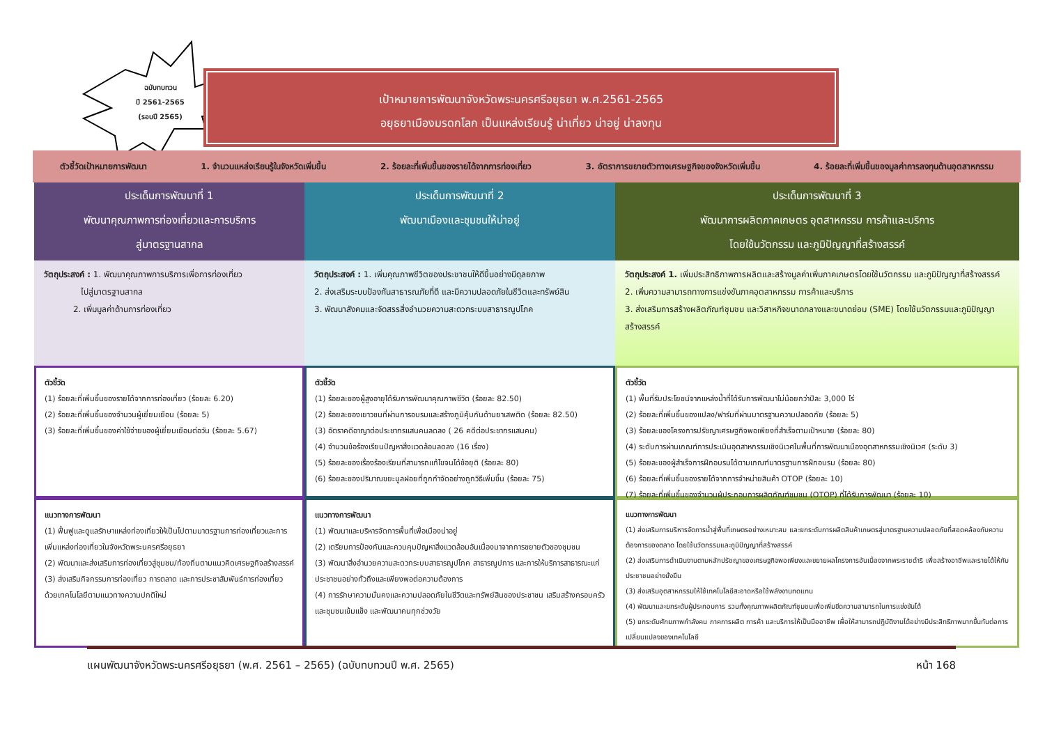ฉบับทบทวน
ปี 2561-2565
(รอบปี 2565)
เป้าหมายการพัฒนาจังหวัดพระนครศรีอยุธยา พ.ศ.2561-2565
อยุธยาเมืองมรดกโลก เป็นแหล่งเรียนรู้ น่าเที่ยว น่าอยู่ น่าลงทุน
ตัวชี้วัดเป้าหมายการพัฒนา 1. จำนวนแหล่งเรียนรู้ในจังหวัดเพิ่มขึ้น 2. ร้อยละที่เพิ่มขึ้นของรายได้จากการท่องเที่ยว 3. อัตราการขยายตัวทางเศรษฐกิจของจังหวัดเพิ่มขึ้น 4. ร้อยละที่เพิ่มขึ้นของมูลค่าการลงทุนด้านอุตสาหกรรม
ประเด็นการพัฒนาที่ 1
พัฒนาคุณภาพการท่องเที่ยวและการบริการ
สู่มาตรฐานสากล
ประเด็นการพัฒนาที่ 2
พัฒนาเมืองและชุมชนให้น่าอยู่
ประเด็นการพัฒนาที่ 3
พัฒนาการผลิตภาคเกษตร อุตสาหกรรม การค้าและบริการ
โดยใช้นวัตกรรม และภูมิปัญญาที่สร้างสรรค์
วัตถุประสงค์ : 1. พัฒนาคุณภาพการบริการเพื่อการท่องเที่ยว
ไปสู่มาตรฐานสากล
2. เพิ่มมูลค่าด้านการท่องเที่ยว
วัตถุประสงค์ : 1. เพิ่มคุณภาพชีวิตของประชาชนให้ดีขึ้นอย่างมีดุลยภาพ
2. ส่งเสริมระบบป้องกันสาธารณภัยที่ดี และมีความปลอดภัยในชีวิตและทรัพย์สิน
3. พัฒนาสังคมและจัดสรรสิ่งอำนวยความสะดวกระบบสาธารณูปโภค
วัตถุประสงค์ 1. เพิ่มประสิทธิภาพการผลิตและสร้างมูลค่าเพิ่มภาคเกษตรโดยใช้นวัตกรรม และภูมิปัญญาที่สร้างสรรค์
2. เพิ่มความสามารถทางการแข่งขันภาคอุตสาหกรรม การค้าและบริการ
3. ส่งเสริมการสร้างผลิตภัณฑ์ชุมชน และวิสาหกิจขนาดกลางและขนาดย่อม (SME) โดยใช้นวัตกรรมและภูมิปัญญาสร้างสรรค์
ตัวชี้วัด
(1) ร้อยละที่เพิ่มขึ้นของรายได้จากการท่องเที่ยว (ร้อยละ 6.20)
(2) ร้อยละที่เพิ่มขึ้นของจำนวนผู้เยี่ยมเยือน (ร้อยละ 5)
(3) ร้อยละที่เพิ่มขึ้นของค่าใช้จ่ายของผู้เยี่ยมเยือนต่อวัน (ร้อยละ 5.67)
ตัวชี้วัด
(1) ร้อยละของผู้สูงอายุได้รับการพัฒนาคุณภาพชีวิต (ร้อยละ 82.50)
(2) ร้อยละของเยาวชนที่ผ่านการอบรมและสร้างภูมิคุ้มกันด้านยาเสพติด (ร้อยละ 82.50)
(3) อัตราคดีอาญาต่อประชากรแสนคนลดลง ( 26 คดีต่อประชากรแสนคน)
(4) จำนวนข้อร้องเรียนปัญหาสิ่งแวดล้อมลดลง (16 เรื่อง)
(5) ร้อยละของเรื่องร้องเรียนที่สามารถแก้ไขจนได้ข้อยุติ (ร้อยละ 80)
(6) ร้อยละของปริมาณขยะมูลฝอยที่ถูกกำจัดอย่างถูกวิธีเพิ่มขึ้น (ร้อยละ 75)
ตัวชี้วัด
(1) พื้นที่รับประโยชน์จากแหล่งน้ำที่ได้รับการพัฒนาไม่น้อยกว่าปีละ 3,000 ไร่
(2) ร้อยละที่เพิ่มขึ้นของแปลง/ฟาร์มที่ผ่านมาตรฐานความปลอดภัย (ร้อยละ 5)
(3) ร้อยละของโครงการปรัชญาเศรษฐกิจพอเพียงที่สำเร็จตามเป้าหมาย (ร้อยละ 80)
(4) ระดับการผ่านเกณฑ์การประเมินอุตสาหกรรมเชิงนิเวศในพื้นที่การพัฒนาเมืองอุตสาหกรรมเชิงนิเวศ (ระดับ 3)
(5) ร้อยละของผู้สำเร็จการฝึกอบรมได้ตามเกณฑ์มาตรฐานการฝึกอบรม (ร้อยละ 80)
(6) ร้อยละที่เพิ่มขึ้นของรายได้จากการจำหน่ายสินค้า OTOP (ร้อยละ 10)
(7) ร้อยละที่เพิ่มขึ้นของจำนวนผู้ประกอบการผลิตภัณฑ์ชุมชน (OTOP) ที่ได้รับการพัฒนา (ร้อยละ 10)
แนวทางการพัฒนา
(1) ฟื้นฟูและดูแลรักษาแหล่งท่องเที่ยวให้เป็นไปตามมาตรฐานการท่องเที่ยวและการเพิ่มแหล่งท่องเที่ยวในจังหวัดพระนครศรีอยุธยา
(2) พัฒนาและส่งเสริมการท่องเที่ยวสู่ชุมชน/ท้องถิ่นตามแนวคิดเศรษฐกิจสร้างสรรค์
(3) ส่งเสริมกิจกรรมการท่องเที่ยว การตลาด และการประชาสัมพันธ์การท่องเที่ยวด้วยเทคโนโลยีตามแนวทางความปกติใหม่
แนวทางการพัฒนา
(1) พัฒนาและบริหารจัดการพื้นที่เพื่อเมืองน่าอยู่
(2) เตรียมการป้องกันและควบคุมปัญหาสิ่งแวดล้อมอันเนื่องมาจากการขยายตัวของชุมชน
(3) พัฒนาสิ่งอำนวยความสะดวกระบบสาธารณูปโภค สาธารณูปการ และการให้บริการสาธารณะแก่ประชาชนอย่างทั่วถึงและเพียงพอต่อความต้องการ
(4) การรักษาความมั่นคงและความปลอดภัยในชีวิตและทรัพย์สินของประชาชน เสริมสร้างครอบครัวและชุมชนเข้มแข็ง และพัฒนาคนทุกช่วงวัย
แนวทางการพัฒนา
(1) ส่งเสริมการบริหารจัดการน้ำสู่พื้นที่เกษตรอย่างเหมาะสม และยกระดับการผลิตสินค้าเกษตรสู่มาตรฐานความปลอดภัยที่สอดคล้องกับความต้องการของตลาด โดยใช้นวัตกรรมและภูมิปัญญาที่สร้างสรรค์
(2) ส่งเสริมการดำเนินงานตามหลักปรัชญาของเศรษฐกิจพอเพียงและขยายผลโครงการอันเนื่องจากพระราชดำริ เพื่อสร้างอาชีพและรายได้ให้กับประชาชนอย่างยั่งยืน
(3) ส่งเสริมอุตสาหกรรมให้ใช้เทคโนโลยีสะอาดหรือใช้พลังงานทดแทน
(4) พัฒนาและยกระดับผู้ประกอบการ รวมทั้งคุณภาพผลิตภัณฑ์ชุมชนเพื่อเพิ่มขีดความสามารถในการแข่งขันได้
(5) ยกระดับศักยภาพกำลังคน ภาคการผลิต การค้า และบริการให้เป็นมืออาชีพ เพื่อให้สามารถปฏิบัติงานได้อย่างมีประสิทธิภาพมากขึ้นทันต่อการเปลี่ยนแปลงของเทคโนโลยี
แผนพัฒนาจังหวัดพระนครศรีอยุธยา (พ.ศ. 2561 – 2565) (ฉบับทบทวนปี พ.ศ. 2565) หน้า 168